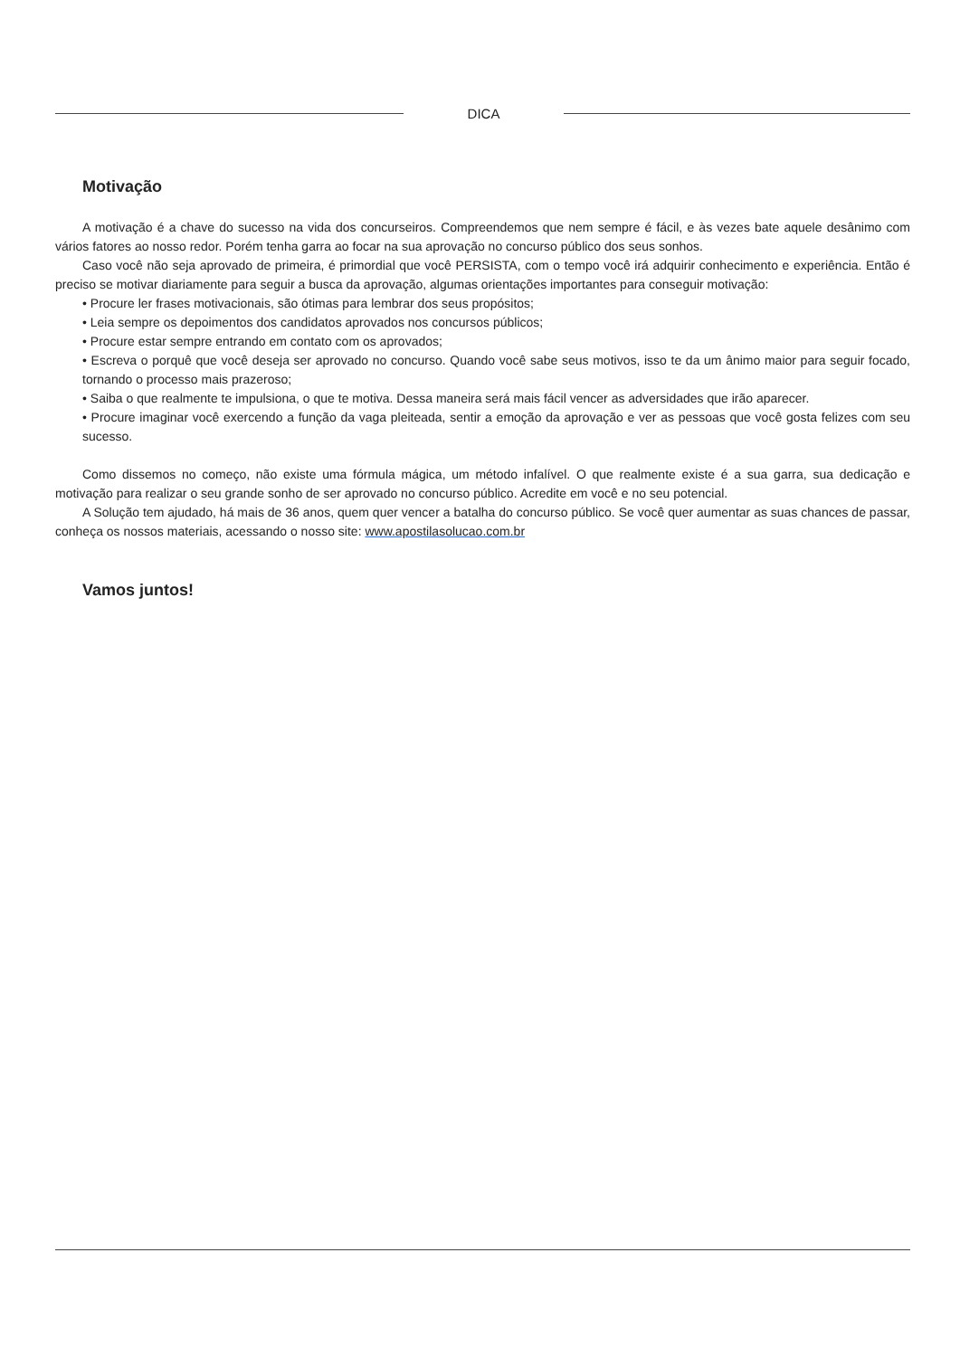DICA
Motivação
A motivação é a chave do sucesso na vida dos concurseiros. Compreendemos que nem sempre é fácil, e às vezes bate aquele desânimo com vários fatores ao nosso redor. Porém tenha garra ao focar na sua aprovação no concurso público dos seus sonhos.
Caso você não seja aprovado de primeira, é primordial que você PERSISTA, com o tempo você irá adquirir conhecimento e experiência. Então é preciso se motivar diariamente para seguir a busca da aprovação, algumas orientações importantes para conseguir motivação:
• Procure ler frases motivacionais, são ótimas para lembrar dos seus propósitos;
• Leia sempre os depoimentos dos candidatos aprovados nos concursos públicos;
• Procure estar sempre entrando em contato com os aprovados;
• Escreva o porquê que você deseja ser aprovado no concurso. Quando você sabe seus motivos, isso te da um ânimo maior para seguir focado, tornando o processo mais prazeroso;
• Saiba o que realmente te impulsiona, o que te motiva. Dessa maneira será mais fácil vencer as adversidades que irão aparecer.
• Procure imaginar você exercendo a função da vaga pleiteada, sentir a emoção da aprovação e ver as pessoas que você gosta felizes com seu sucesso.
Como dissemos no começo, não existe uma fórmula mágica, um método infalível. O que realmente existe é a sua garra, sua dedicação e motivação para realizar o seu grande sonho de ser aprovado no concurso público. Acredite em você e no seu potencial.
A Solução tem ajudado, há mais de 36 anos, quem quer vencer a batalha do concurso público. Se você quer aumentar as suas chances de passar, conheça os nossos materiais, acessando o nosso site: www.apostilasolucao.com.br
Vamos juntos!